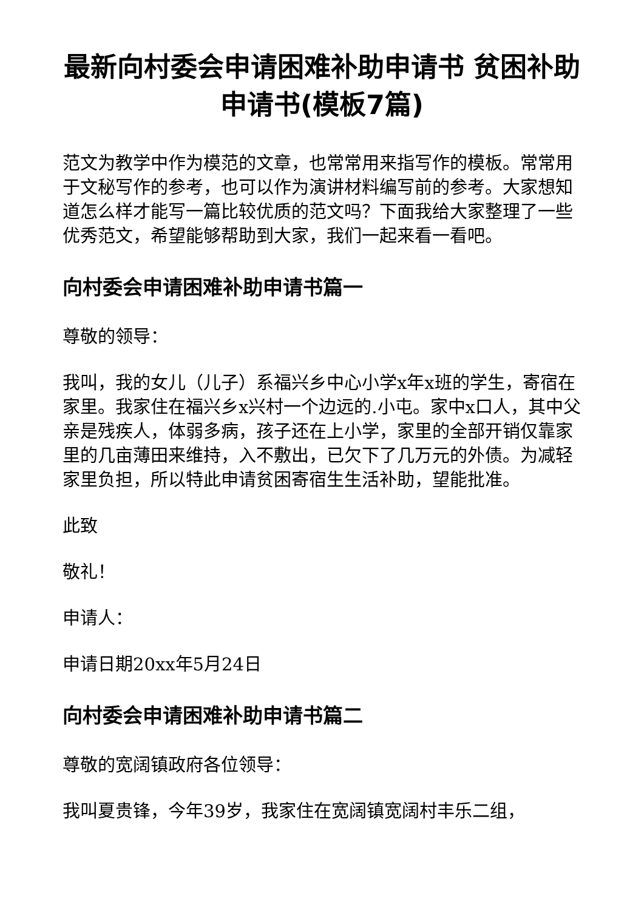最新向村委会申请困难补助申请书 贫困补助申请书(模板7篇)
范文为教学中作为模范的文章，也常常用来指写作的模板。常常用于文秘写作的参考，也可以作为演讲材料编写前的参考。大家想知道怎么样才能写一篇比较优质的范文吗？下面我给大家整理了一些优秀范文，希望能够帮助到大家，我们一起来看一看吧。
向村委会申请困难补助申请书篇一
尊敬的领导：
我叫，我的女儿（儿子）系福兴乡中心小学x年x班的学生，寄宿在家里。我家住在福兴乡x兴村一个边远的.小屯。家中x口人，其中父亲是残疾人，体弱多病，孩子还在上小学，家里的全部开销仅靠家里的几亩薄田来维持，入不敷出，已欠下了几万元的外债。为减轻家里负担，所以特此申请贫困寄宿生生活补助，望能批准。
此致
敬礼！
申请人：
申请日期20xx年5月24日
向村委会申请困难补助申请书篇二
尊敬的宽阔镇政府各位领导：
我叫夏贵锋，今年39岁，我家住在宽阔镇宽阔村丰乐二组，